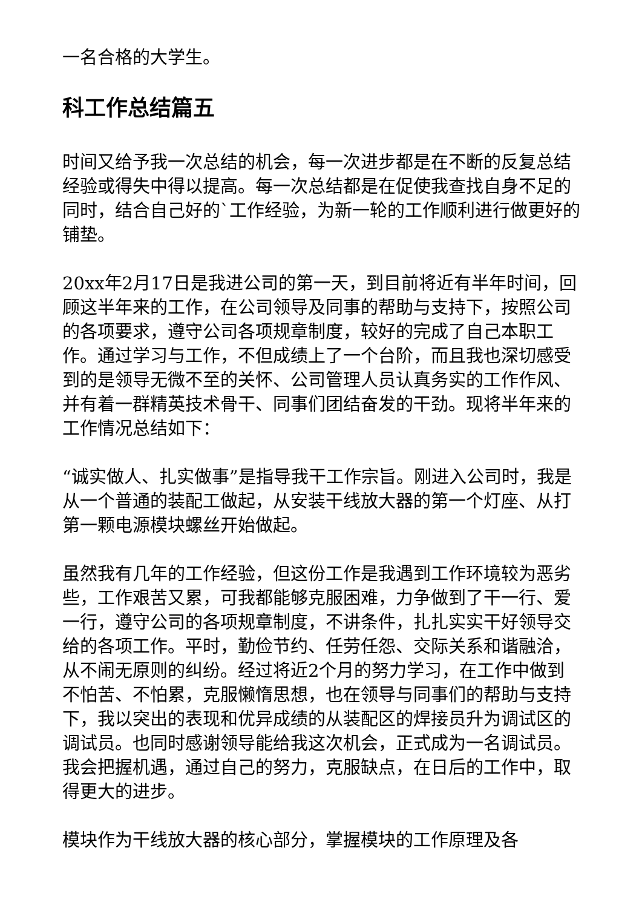一名合格的大学生。
科工作总结篇五
时间又给予我一次总结的机会，每一次进步都是在不断的反复总结经验或得失中得以提高。每一次总结都是在促使我查找自身不足的同时，结合自己好的`工作经验，为新一轮的工作顺利进行做更好的铺垫。
20xx年2月17日是我进公司的第一天，到目前将近有半年时间，回顾这半年来的工作，在公司领导及同事的帮助与支持下，按照公司的各项要求，遵守公司各项规章制度，较好的完成了自己本职工作。通过学习与工作，不但成绩上了一个台阶，而且我也深切感受到的是领导无微不至的关怀、公司管理人员认真务实的工作作风、并有着一群精英技术骨干、同事们团结奋发的干劲。现将半年来的工作情况总结如下：
“诚实做人、扎实做事”是指导我干工作宗旨。刚进入公司时，我是从一个普通的装配工做起，从安装干线放大器的第一个灯座、从打第一颗电源模块螺丝开始做起。
虽然我有几年的工作经验，但这份工作是我遇到工作环境较为恶劣些，工作艰苦又累，可我都能够克服困难，力争做到了干一行、爱一行，遵守公司的各项规章制度，不讲条件，扎扎实实干好领导交给的各项工作。平时，勤俭节约、任劳任怨、交际关系和谐融洽，从不闹无原则的纠纷。经过将近2个月的努力学习，在工作中做到不怕苦、不怕累，克服懒惰思想，也在领导与同事们的帮助与支持下，我以突出的表现和优异成绩的从装配区的焊接员升为调试区的调试员。也同时感谢领导能给我这次机会，正式成为一名调试员。我会把握机遇，通过自己的努力，克服缺点，在日后的工作中，取得更大的进步。
模块作为干线放大器的核心部分，掌握模块的工作原理及各